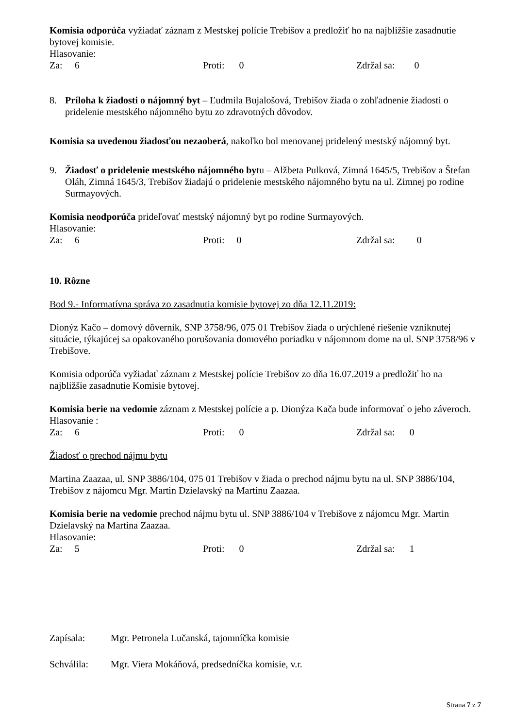Komisia odporúča vyžiadať záznam z Mestskej polície Trebišov a predložiť ho na najbližšie zasadnutie bytovej komisie.
Hlasovanie:
Za: 6 Proti: 0 Zdržal sa: 0
8. Príloha k žiadosti o nájomný byt – Ľudmila Bujalošová, Trebišov žiada o zohľadnenie žiadosti o pridelenie mestského nájomného bytu zo zdravotných dôvodov.
Komisia sa uvedenou žiadosťou nezaoberá, nakoľko bol menovanej pridelený mestský nájomný byt.
9. Žiadosť o pridelenie mestského nájomného bytu – Alžbeta Pulková, Zimná 1645/5, Trebišov a Štefan Oláh, Zimná 1645/3, Trebišov žiadajú o pridelenie mestského nájomného bytu na ul. Zimnej po rodine Surmayových.
Komisia neodporúča prideľovať mestský nájomný byt po rodine Surmayových.
Hlasovanie:
Za: 6 Proti: 0 Zdržal sa: 0
10. Rôzne
Bod 9.- Informatívna správa zo zasadnutia komisie bytovej zo dňa 12.11.2019:
Dionýz Kačo – domový dôverník, SNP 3758/96, 075 01 Trebišov žiada o urýchlené riešenie vzniknutej situácie, týkajúcej sa opakovaného porušovania domového poriadku v nájomnom dome na ul. SNP 3758/96 v Trebišove.
Komisia odporúča vyžiadať záznam z Mestskej polície Trebišov zo dňa 16.07.2019 a predložiť ho na najbližšie zasadnutie Komisie bytovej.
Komisia berie na vedomie záznam z Mestskej polície a p. Dionýza Kača bude informovať o jeho záveroch.
Hlasovanie :
Za: 6 Proti: 0 Zdržal sa: 0
Žiadosť o prechod nájmu bytu
Martina Zaazaa, ul. SNP 3886/104, 075 01 Trebišov v žiada o prechod nájmu bytu na ul. SNP 3886/104, Trebišov z nájomcu Mgr. Martin Dzielavský na Martinu Zaazaa.
Komisia berie na vedomie prechod nájmu bytu ul. SNP 3886/104 v Trebišove z nájomcu Mgr. Martin Dzielavský na Martina Zaazaa.
Hlasovanie:
Za: 5 Proti: 0 Zdržal sa: 1
Zapísala: Mgr. Petronela Lučanská, tajomníčka komisie
Schválila: Mgr. Viera Mokáňová, predsedníčka komisie, v.r.
Strana 7 z 7